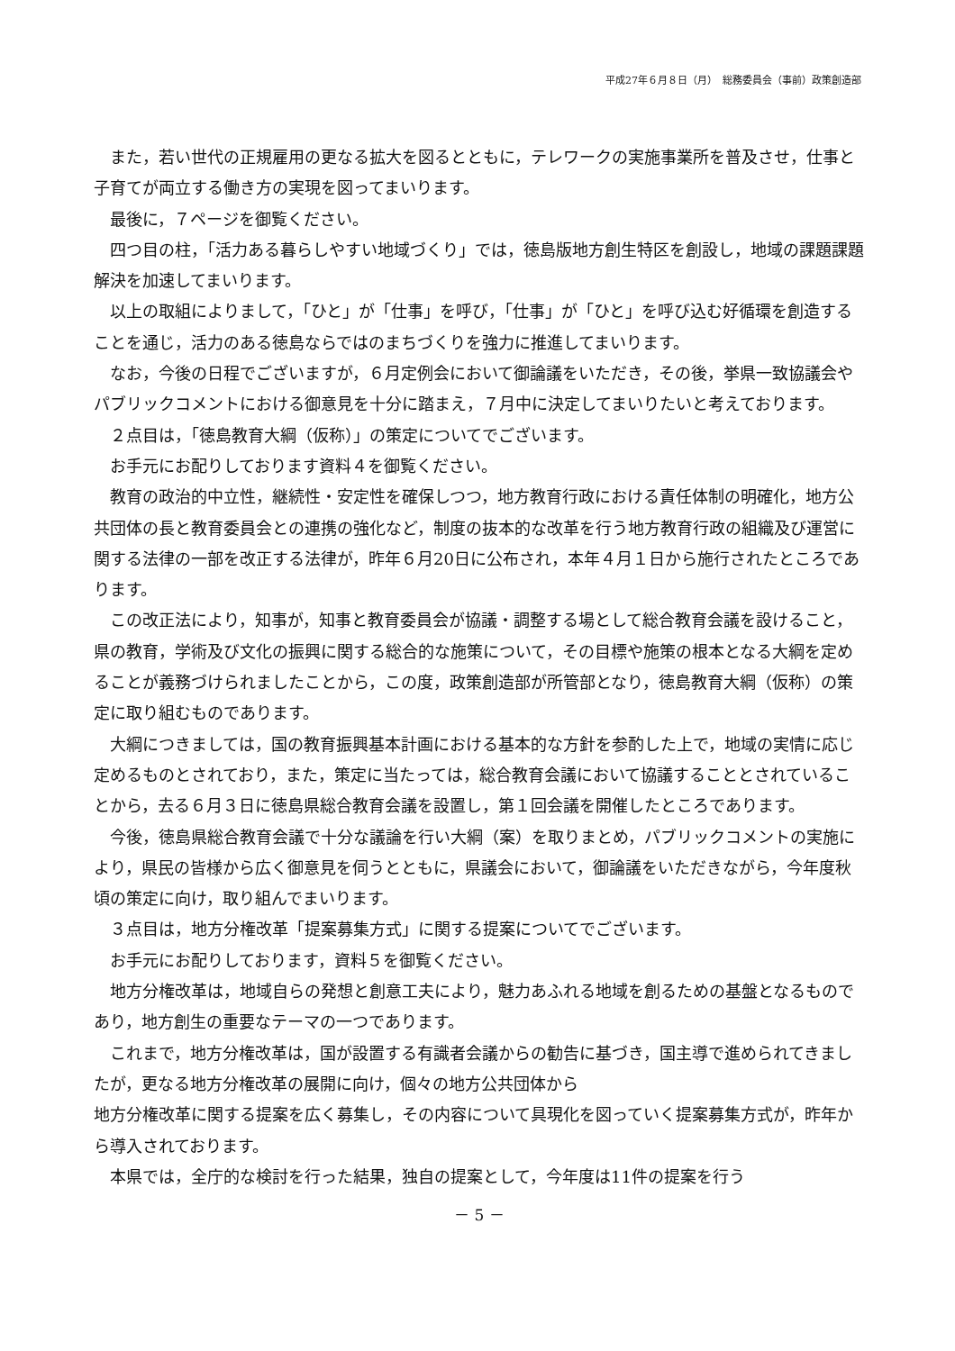平成27年６月８日（月）　総務委員会（事前）政策創造部
また，若い世代の正規雇用の更なる拡大を図るとともに，テレワークの実施事業所を普及させ，仕事と子育てが両立する働き方の実現を図ってまいります。
最後に，７ページを御覧ください。
四つ目の柱，「活力ある暮らしやすい地域づくり」では，徳島版地方創生特区を創設し，地域の課題課題解決を加速してまいります。
以上の取組によりまして，「ひと」が「仕事」を呼び，「仕事」が「ひと」を呼び込む好循環を創造することを通じ，活力のある徳島ならではのまちづくりを強力に推進してまいります。
なお，今後の日程でございますが，６月定例会において御論議をいただき，その後，挙県一致協議会やパブリックコメントにおける御意見を十分に踏まえ，７月中に決定してまいりたいと考えております。
２点目は，「徳島教育大綱（仮称）」の策定についてでございます。
お手元にお配りしております資料４を御覧ください。
教育の政治的中立性，継続性・安定性を確保しつつ，地方教育行政における責任体制の明確化，地方公共団体の長と教育委員会との連携の強化など，制度の抜本的な改革を行う地方教育行政の組織及び運営に関する法律の一部を改正する法律が，昨年６月20日に公布され，本年４月１日から施行されたところであります。
この改正法により，知事が，知事と教育委員会が協議・調整する場として総合教育会議を設けること，県の教育，学術及び文化の振興に関する総合的な施策について，その目標や施策の根本となる大綱を定めることが義務づけられましたことから，この度，政策創造部が所管部となり，徳島教育大綱（仮称）の策定に取り組むものであります。
大綱につきましては，国の教育振興基本計画における基本的な方針を参酌した上で，地域の実情に応じ定めるものとされており，また，策定に当たっては，総合教育会議において協議することとされていることから，去る６月３日に徳島県総合教育会議を設置し，第１回会議を開催したところであります。
今後，徳島県総合教育会議で十分な議論を行い大綱（案）を取りまとめ，パブリックコメントの実施により，県民の皆様から広く御意見を伺うとともに，県議会において，御論議をいただきながら，今年度秋頃の策定に向け，取り組んでまいります。
３点目は，地方分権改革「提案募集方式」に関する提案についてでございます。
お手元にお配りしております，資料５を御覧ください。
地方分権改革は，地域自らの発想と創意工夫により，魅力あふれる地域を創るための基盤となるものであり，地方創生の重要なテーマの一つであります。
これまで，地方分権改革は，国が設置する有識者会議からの勧告に基づき，国主導で進められてきましたが，更なる地方分権改革の展開に向け，個々の地方公共団体から
地方分権改革に関する提案を広く募集し，その内容について具現化を図っていく提案募集方式が，昨年から導入されております。
本県では，全庁的な検討を行った結果，独自の提案として，今年度は11件の提案を行う
－ 5 －